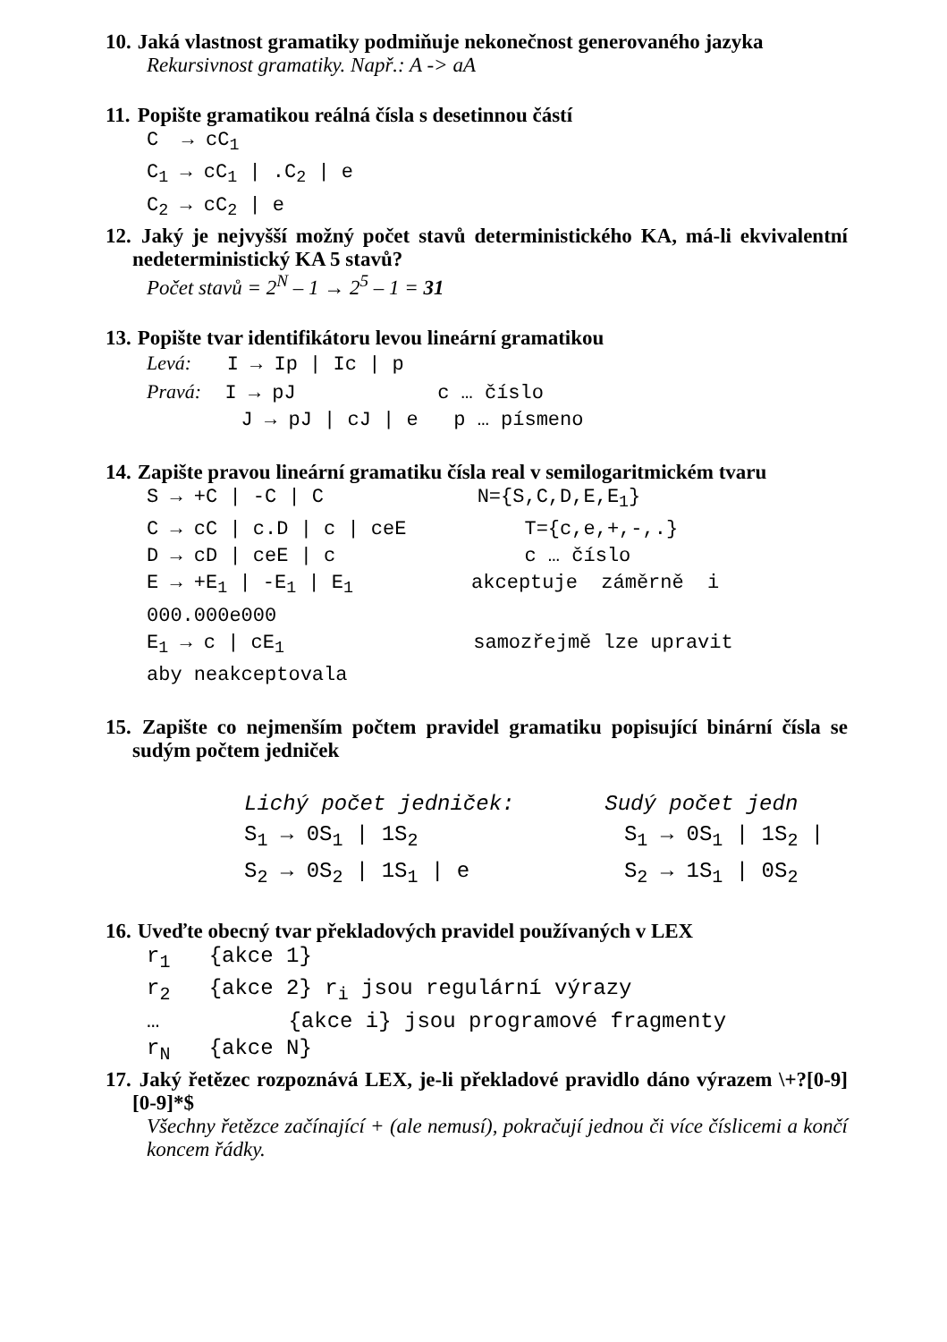10. Jaká vlastnost gramatiky podmiňuje nekonečnost generovaného jazyka
Rekursivnost gramatiky. Např.: A -> aA
11. Popište gramatikou reálná čísla s desetinnou částí
C → cC<sub>1</sub> C<sub>1</sub> → cC<sub>1</sub> | .C<sub>2</sub> | e C<sub>2</sub> → cC<sub>2</sub> | e
12. Jaký je nejvyšší možný počet stavů deterministického KA, má-li ekvivalentní nedeterministický KA 5 stavů?
Počet stavů = 2<sup>N</sup> – 1 → 2<sup>5</sup> – 1 = 31
13. Popište tvar identifikátoru levou lineární gramatikou
Levá: I → Ip | Ic | p Pravá: I → pJ c … číslo J → pJ | cJ | e p … písmeno
14. Zapište pravou lineární gramatiku čísla real v semilogaritmickém tvaru
S → +C | -C | C N={S,C,D,E,E<sub>1</sub>} C → cC | c.D | c | ceE T={c,e,+,-,.} D → cD | ceE | c c … číslo E → +E<sub>1</sub> | -E<sub>1</sub> | E<sub>1</sub> akceptuje záměrně i 000.000e000 E<sub>1</sub> → c | cE<sub>1</sub> samozřejmě lze upravit aby neakceptovala
15. Zapište co nejmenším počtem pravidel gramatiku popisující binární čísla se sudým počtem jedniček
Lichý počet jedniček: Sudý počet jedn S<sub>1</sub> → 0S<sub>1</sub> | 1S<sub>2</sub> S<sub>1</sub> → 0S<sub>1</sub> | 1S<sub>2</sub> | S<sub>2</sub> → 0S<sub>2</sub> | 1S<sub>1</sub> | e S<sub>2</sub> → 1S<sub>1</sub> | 0S<sub>2</sub>
16. Uveďte obecný tvar překladových pravidel používaných v LEX
r<sub>1</sub> {akce 1} r<sub>2</sub> {akce 2} r<sub>i</sub> jsou regulární výrazy … {akce i} jsou programové fragmenty r<sub>N</sub> {akce N}
17. Jaký řetězec rozpoznává LEX, je-li překladové pravidlo dáno výrazem \+?[0-9][0-9]*$
Všechny řetězce začínající + (ale nemusí), pokračují jednou či více číslicemi a končí koncem řádky.